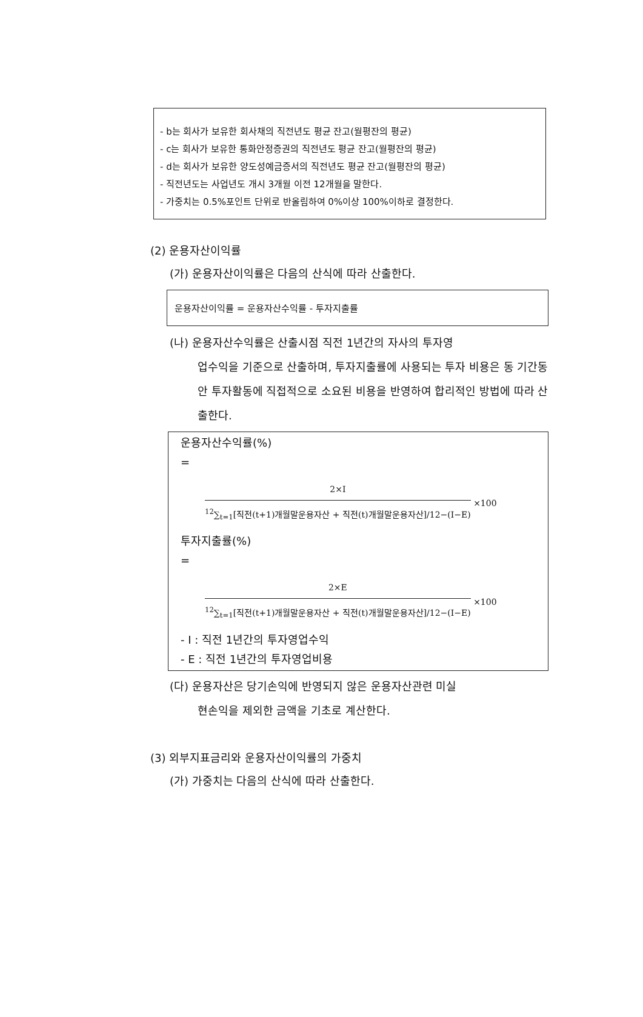- b는 회사가 보유한 회사채의 직전년도 평균 잔고(월평잔의 평균)
- c는 회사가 보유한 통화안정증권의 직전년도 평균 잔고(월평잔의 평균)
- d는 회사가 보유한 양도성예금증서의 직전년도 평균 잔고(월평잔의 평균)
- 직전년도는 사업년도 개시 3개월 이전 12개월을 말한다.
- 가중치는 0.5%포인트 단위로 반올림하여 0%이상 100%이하로 결정한다.
(2) 운용자산이익률
(가) 운용자산이익률은 다음의 산식에 따라 산출한다.
운용자산이익률 = 운용자산수익률 - 투자지출률
(나) 운용자산수익률은 산출시점 직전 1년간의 자사의 투자영
업수익을 기준으로 산출하며, 투자지출률에 사용되는 투자 비용은 동 기간동안 투자활동에 직접적으로 소요된 비용을 반영하여 합리적인 방법에 따라 산출한다.
운용자산수익률(%)
=
2×I
<sup>12</sup>∑<sub>t=1</sub>[직전(t+1)개월말운용자산 + 직전(t)개월말운용자산]/12−(I−E)
×100
투자지출률(%)
=
2×E
<sup>12</sup>∑<sub>t=1</sub>[직전(t+1)개월말운용자산 + 직전(t)개월말운용자산]/12−(I−E)
×100
- I : 직전 1년간의 투자영업수익
- E : 직전 1년간의 투자영업비용
(다) 운용자산은 당기손익에 반영되지 않은 운용자산관련 미실
현손익을 제외한 금액을 기초로 계산한다.
(3) 외부지표금리와 운용자산이익률의 가중치
(가) 가중치는 다음의 산식에 따라 산출한다.